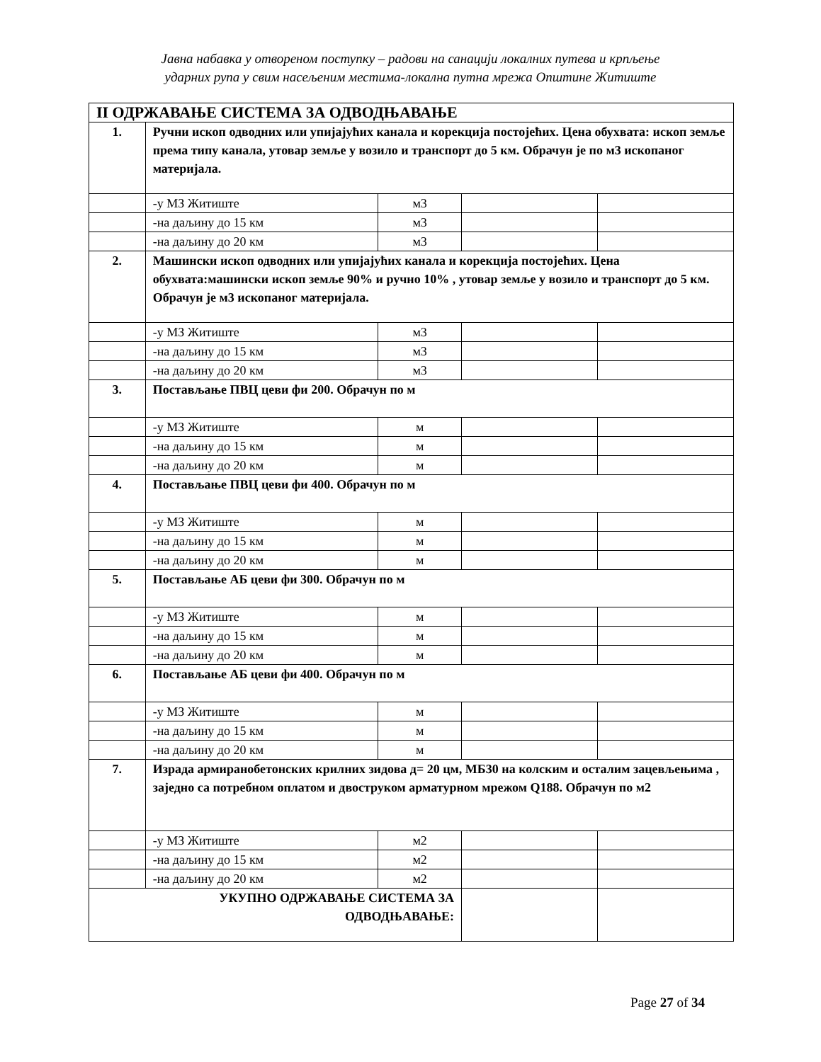Јавна набавка у отвореном поступку – радови на санацији локалних путева и крпљење
ударних рупа у свим насељеним местима-локална путна мрежа Општине Житиште
| II ОДРЖАВАЊЕ СИСТЕМА ЗА ОДВОДЊАВАЊЕ | | | | |
| 1. | Ручни ископ одводних или упијајућих канала и корекција постојећих. Цена обухвата: ископ земље према типу канала, утовар земље у возило и транспорт до 5 км. Обрачун је по м3 ископаног материјала. | | | |
| | -у МЗ Житиште | м3 | | |
| | -на даљину до 15 км | м3 | | |
| | -на даљину до 20 км | м3 | | |
| 2. | Машински ископ одводних или упијајућих канала и корекција постојећих. Цена обухвата:машински ископ земље 90% и ручно 10% , утовар земље у возило и транспорт до 5 км. Обрачун је м3 ископаног материјала. | | | |
| | -у МЗ Житиште | м3 | | |
| | -на даљину до 15 км | м3 | | |
| | -на даљину до 20 км | м3 | | |
| 3. | Постављање ПВЦ цеви фи 200. Обрачун по м | | | |
| | -у МЗ Житиште | м | | |
| | -на даљину до 15 км | м | | |
| | -на даљину до 20 км | м | | |
| 4. | Постављање ПВЦ цеви фи 400. Обрачун по м | | | |
| | -у МЗ Житиште | м | | |
| | -на даљину до 15 км | м | | |
| | -на даљину до 20 км | м | | |
| 5. | Постављање АБ цеви фи 300. Обрачун по м | | | |
| | -у МЗ Житиште | м | | |
| | -на даљину до 15 км | м | | |
| | -на даљину до 20 км | м | | |
| 6. | Постављање АБ цеви фи 400. Обрачун по м | | | |
| | -у МЗ Житиште | м | | |
| | -на даљину до 15 км | м | | |
| | -на даљину до 20 км | м | | |
| 7. | Израда армиранобетонских крилних зидова д= 20 цм, МБ30 на колским и осталим зацевљењима , заједно са потребном оплатом и двоструком арматурном мрежом Q188. Обрачун по м2 | | | |
| | -у МЗ Житиште | м2 | | |
| | -на даљину до 15 км | м2 | | |
| | -на даљину до 20 км | м2 | | |
| УКУПНО ОДРЖАВАЊЕ СИСТЕМА ЗА ОДВОДЊАВАЊЕ: | | | | |
Page 27 of 34